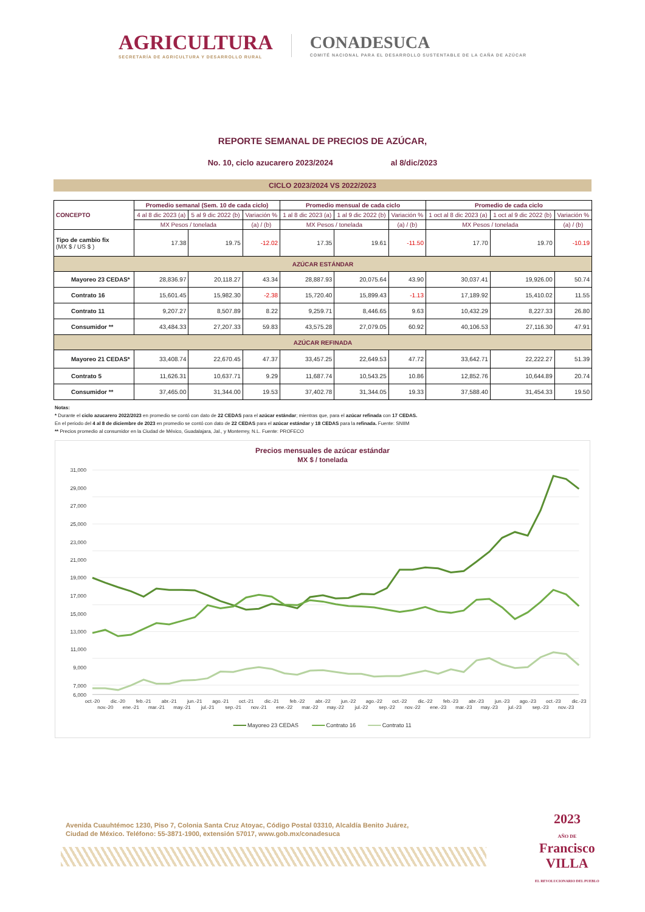AGRICULTURA
SECRETARÍA DE AGRICULTURA Y DESARROLLO RURAL
CONADESUCA
COMITÉ NACIONAL PARA EL DESARROLLO SUSTENTABLE DE LA CAÑA DE AZÚCAR
REPORTE SEMANAL DE PRECIOS DE AZÚCAR,
No. 10, ciclo azucarero 2023/2024 al 8/dic/2023
CICLO 2023/2024 VS 2022/2023
| CONCEPTO | Promedio semanal (Sem. 10 de cada ciclo) | | | Promedio mensual de cada ciclo | | | Promedio de cada ciclo | | |
| --- | --- | --- | --- | --- | --- | --- | --- | --- | --- |
| | 4 al 8 dic 2023 (a) | 5 al 9 dic 2022 (b) | Variación % | 1 al 8 dic 2023 (a) | 1 al 9 dic 2022 (b) | Variación % | 1 oct al 8 dic 2023 (a) | 1 oct al 9 dic 2022 (b) | Variación % |
| | MX Pesos / tonelada | | (a) / (b) | MX Pesos / tonelada | | (a) / (b) | MX Pesos / tonelada | | (a) / (b) |
| Tipo de cambio fix (MX $ / US $ ) | 17.38 | 19.75 | -12.02 | 17.35 | 19.61 | -11.50 | 17.70 | 19.70 | -10.19 |
| AZÚCAR ESTÁNDAR | | | | | | | | | |
| Mayoreo 23 CEDAS* | 28,836.97 | 20,118.27 | 43.34 | 28,887.93 | 20,075.64 | 43.90 | 30,037.41 | 19,926.00 | 50.74 |
| Contrato 16 | 15,601.45 | 15,982.30 | -2.38 | 15,720.40 | 15,899.43 | -1.13 | 17,189.92 | 15,410.02 | 11.55 |
| Contrato 11 | 9,207.27 | 8,507.89 | 8.22 | 9,259.71 | 8,446.65 | 9.63 | 10,432.29 | 8,227.33 | 26.80 |
| Consumidor ** | 43,484.33 | 27,207.33 | 59.83 | 43,575.28 | 27,079.05 | 60.92 | 40,106.53 | 27,116.30 | 47.91 |
| AZÚCAR REFINADA | | | | | | | | | |
| Mayoreo 21 CEDAS* | 33,408.74 | 22,670.45 | 47.37 | 33,457.25 | 22,649.53 | 47.72 | 33,642.71 | 22,222.27 | 51.39 |
| Contrato 5 | 11,626.31 | 10,637.71 | 9.29 | 11,687.74 | 10,543.25 | 10.86 | 12,852.76 | 10,644.89 | 20.74 |
| Consumidor ** | 37,465.00 | 31,344.00 | 19.53 | 37,402.78 | 31,344.05 | 19.33 | 37,588.40 | 31,454.33 | 19.50 |
Notas:
* Durante el ciclo azucarero 2022/2023 en promedio se contó con dato de 22 CEDAS para el azúcar estándar; mientras que, para el azúcar refinada con 17 CEDAS.
En el periodo del 4 al 8 de diciembre de 2023 en promedio se contó con dato de 22 CEDAS para el azúcar estándar y 18 CEDAS para la refinada. Fuente: SNIIM
** Precios promedio al consumidor en la Ciudad de México, Guadalajara, Jal., y Monterrey, N.L. Fuente: PROFECO
Precios mensuales de azúcar estándar
MX $ / tonelada
31,000
29,000
27,000
25,000
23,000
21,000
19,000
17,000
15,000
13,000
11,000
9,000
7,000
6,000
oct.-20
nov.-20
dic.-20
ene.-21
feb.-21
mar.-21
abr.-21
may.-21
jun.-21
jul.-21
ago.-21
sep.-21
oct.-21
nov.-21
dic.-21
ene.-22
feb.-22
mar.-22
abr.-22
may.-22
jun.-22
jul.-22
ago.-22
sep.-22
oct.-22
nov.-22
dic.-22
ene.-23
feb.-23
mar.-23
abr.-23
may.-23
jun.-23
jul.-23
ago.-23
sep.-23
oct.-23
nov.-23
dic.-23
Mayoreo 23 CEDAS
Contrato 16
Contrato 11
Avenida Cuauhtémoc 1230, Piso 7, Colonia Santa Cruz Atoyac, Código Postal 03310, Alcaldía Benito Juárez,
Ciudad de México. Teléfono: 55-3871-1900, extensión 57017, www.gob.mx/conadesuca
2023
AÑO DE
Francisco
VILLA
EL REVOLUCIONARIO DEL PUEBLO